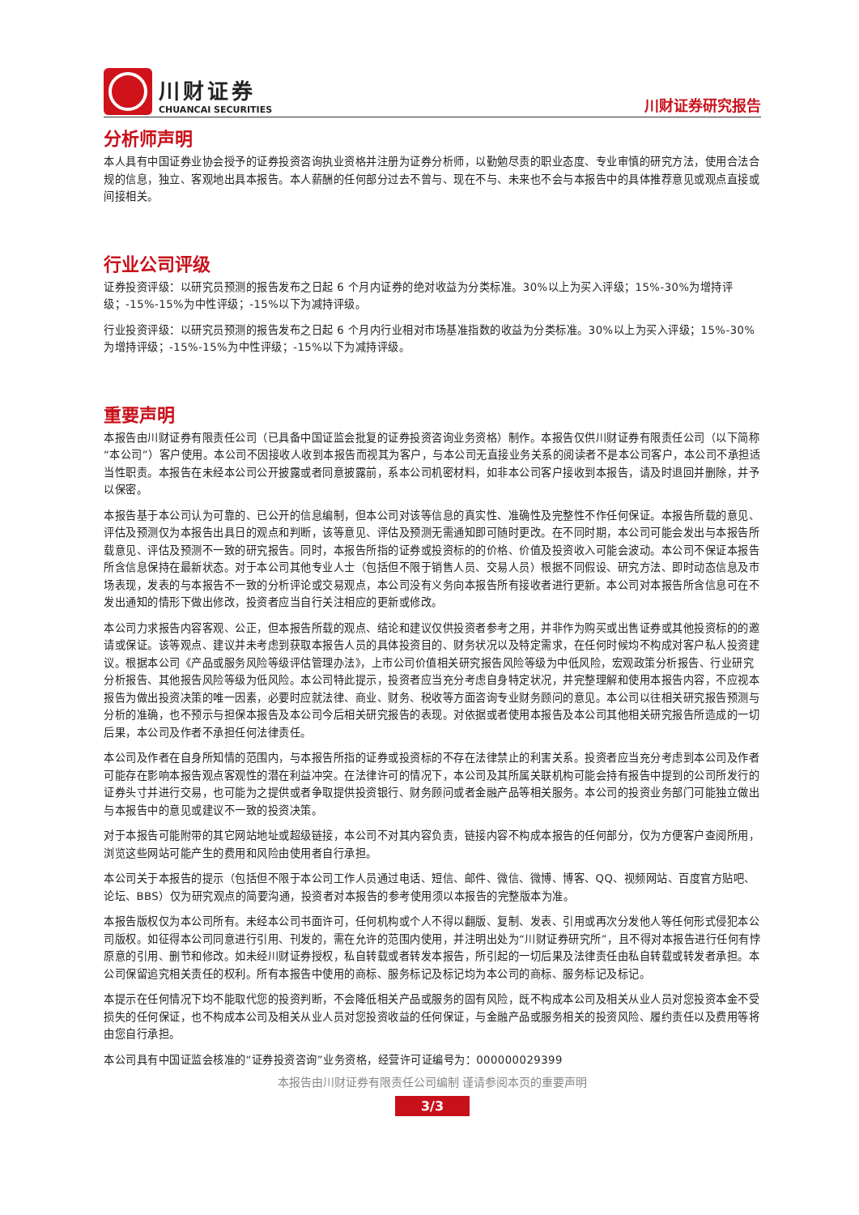川财证券
CHUANCAI SECURITIES
川财证券研究报告
分析师声明
本人具有中国证券业协会授予的证券投资咨询执业资格并注册为证券分析师，以勤勉尽责的职业态度、专业审慎的研究方法，使用合法合规的信息，独立、客观地出具本报告。本人薪酬的任何部分过去不曾与、现在不与、未来也不会与本报告中的具体推荐意见或观点直接或间接相关。
行业公司评级
证券投资评级：以研究员预测的报告发布之日起 6 个月内证券的绝对收益为分类标准。30%以上为买入评级；15%-30%为增持评级；-15%-15%为中性评级；-15%以下为减持评级。
行业投资评级：以研究员预测的报告发布之日起 6 个月内行业相对市场基准指数的收益为分类标准。30%以上为买入评级；15%-30%为增持评级；-15%-15%为中性评级；-15%以下为减持评级。
重要声明
本报告由川财证券有限责任公司（已具备中国证监会批复的证券投资咨询业务资格）制作。本报告仅供川财证券有限责任公司（以下简称“本公司”）客户使用。本公司不因接收人收到本报告而视其为客户，与本公司无直接业务关系的阅读者不是本公司客户，本公司不承担适当性职责。本报告在未经本公司公开披露或者同意披露前，系本公司机密材料，如非本公司客户接收到本报告，请及时退回并删除，并予以保密。
本报告基于本公司认为可靠的、已公开的信息编制，但本公司对该等信息的真实性、准确性及完整性不作任何保证。本报告所载的意见、评估及预测仅为本报告出具日的观点和判断，该等意见、评估及预测无需通知即可随时更改。在不同时期，本公司可能会发出与本报告所载意见、评估及预测不一致的研究报告。同时，本报告所指的证券或投资标的的价格、价值及投资收入可能会波动。本公司不保证本报告所含信息保持在最新状态。对于本公司其他专业人士（包括但不限于销售人员、交易人员）根据不同假设、研究方法、即时动态信息及市场表现，发表的与本报告不一致的分析评论或交易观点，本公司没有义务向本报告所有接收者进行更新。本公司对本报告所含信息可在不发出通知的情形下做出修改，投资者应当自行关注相应的更新或修改。
本公司力求报告内容客观、公正，但本报告所载的观点、结论和建议仅供投资者参考之用，并非作为购买或出售证券或其他投资标的的邀请或保证。该等观点、建议并未考虑到获取本报告人员的具体投资目的、财务状况以及特定需求，在任何时候均不构成对客户私人投资建议。根据本公司《产品或服务风险等级评估管理办法》，上市公司价值相关研究报告风险等级为中低风险，宏观政策分析报告、行业研究分析报告、其他报告风险等级为低风险。本公司特此提示，投资者应当充分考虑自身特定状况，并完整理解和使用本报告内容，不应视本报告为做出投资决策的唯一因素，必要时应就法律、商业、财务、税收等方面咨询专业财务顾问的意见。本公司以往相关研究报告预测与分析的准确，也不预示与担保本报告及本公司今后相关研究报告的表现。对依据或者使用本报告及本公司其他相关研究报告所造成的一切后果，本公司及作者不承担任何法律责任。
本公司及作者在自身所知情的范围内，与本报告所指的证券或投资标的不存在法律禁止的利害关系。投资者应当充分考虑到本公司及作者可能存在影响本报告观点客观性的潜在利益冲突。在法律许可的情况下，本公司及其所属关联机构可能会持有报告中提到的公司所发行的证券头寸并进行交易，也可能为之提供或者争取提供投资银行、财务顾问或者金融产品等相关服务。本公司的投资业务部门可能独立做出与本报告中的意见或建议不一致的投资决策。
对于本报告可能附带的其它网站地址或超级链接，本公司不对其内容负责，链接内容不构成本报告的任何部分，仅为方便客户查阅所用，浏览这些网站可能产生的费用和风险由使用者自行承担。
本公司关于本报告的提示（包括但不限于本公司工作人员通过电话、短信、邮件、微信、微博、博客、QQ、视频网站、百度官方贴吧、论坛、BBS）仅为研究观点的简要沟通，投资者对本报告的参考使用须以本报告的完整版本为准。
本报告版权仅为本公司所有。未经本公司书面许可，任何机构或个人不得以翻版、复制、发表、引用或再次分发他人等任何形式侵犯本公司版权。如征得本公司同意进行引用、刊发的，需在允许的范围内使用，并注明出处为“川财证券研究所”，且不得对本报告进行任何有悖原意的引用、删节和修改。如未经川财证券授权，私自转载或者转发本报告，所引起的一切后果及法律责任由私自转载或转发者承担。本公司保留追究相关责任的权利。所有本报告中使用的商标、服务标记及标记均为本公司的商标、服务标记及标记。
本提示在任何情况下均不能取代您的投资判断，不会降低相关产品或服务的固有风险，既不构成本公司及相关从业人员对您投资本金不受损失的任何保证，也不构成本公司及相关从业人员对您投资收益的任何保证，与金融产品或服务相关的投资风险、履约责任以及费用等将由您自行承担。
本公司具有中国证监会核准的“证券投资咨询”业务资格，经营许可证编号为：000000029399
本报告由川财证券有限责任公司编制 谨请参阅本页的重要声明
3/3